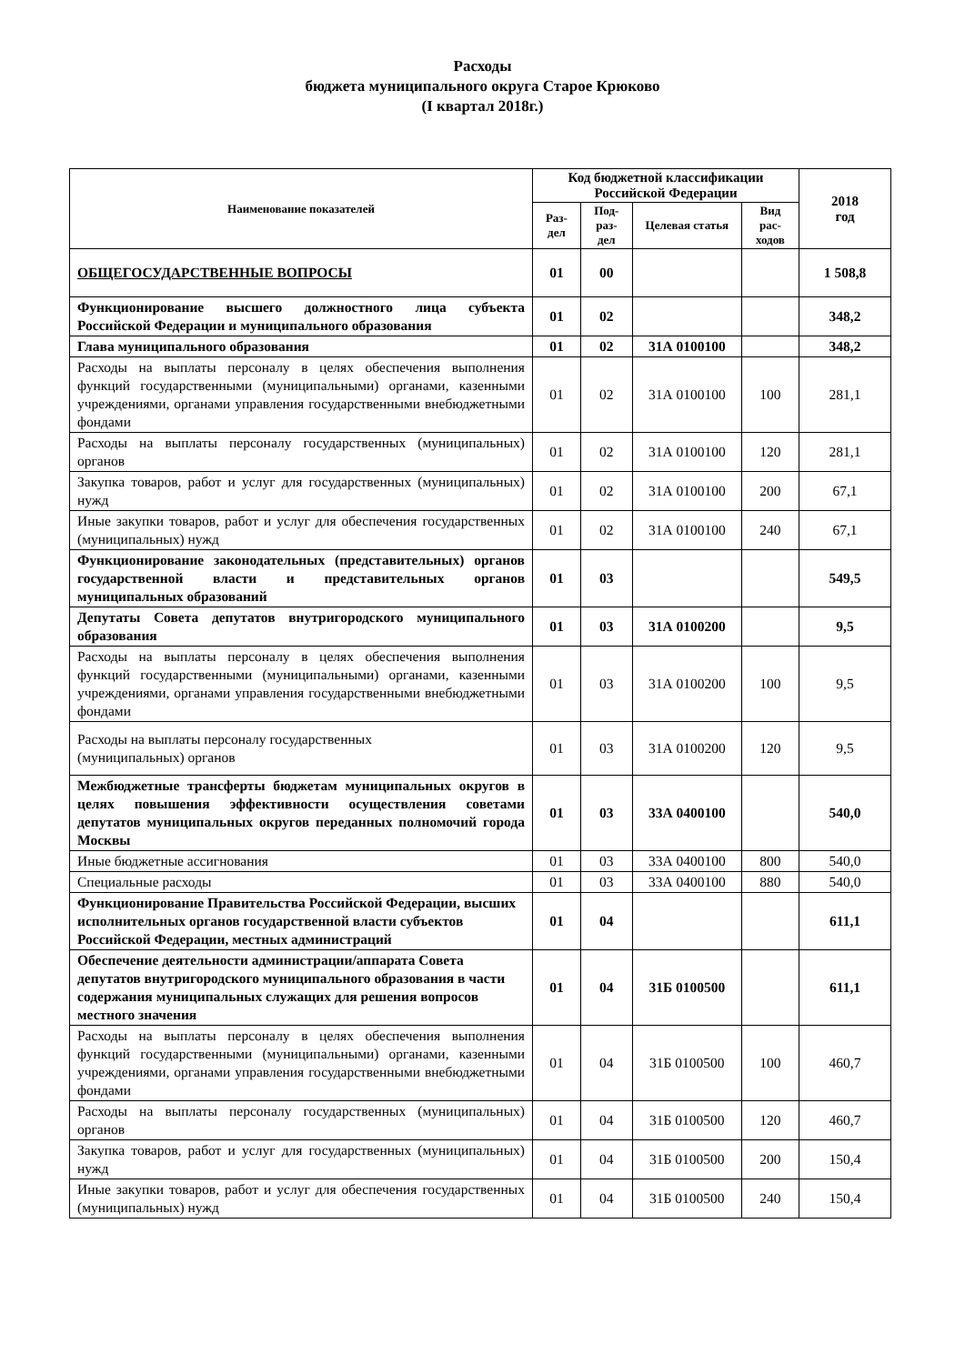Расходы
бюджета муниципального округа Старое Крюково
(I квартал 2018г.)
| Наименование показателей | Код бюджетной классификации Российской Федерации | | | | 2018 год |
| --- | --- | --- | --- | --- | --- |
| | Раз- дел | Под- раз- дел | Целевая статья | Вид рас- ходов | |
| ОБЩЕГОСУДАРСТВЕННЫЕ ВОПРОСЫ | 01 | 00 | | | 1 508,8 |
| Функционирование высшего должностного лица субъекта Российской Федерации и муниципального образования | 01 | 02 | | | 348,2 |
| Глава муниципального образования | 01 | 02 | 31А 0100100 | | 348,2 |
| Расходы на выплаты персоналу в целях обеспечения выполнения функций государственными (муниципальными) органами, казенными учреждениями, органами управления государственными внебюджетными фондами | 01 | 02 | 31А 0100100 | 100 | 281,1 |
| Расходы на выплаты персоналу государственных (муниципальных) органов | 01 | 02 | 31А 0100100 | 120 | 281,1 |
| Закупка товаров, работ и услуг для государственных (муниципальных) нужд | 01 | 02 | 31А 0100100 | 200 | 67,1 |
| Иные закупки товаров, работ и услуг для обеспечения государственных (муниципальных) нужд | 01 | 02 | 31А 0100100 | 240 | 67,1 |
| Функционирование законодательных (представительных) органов государственной власти и представительных органов муниципальных образований | 01 | 03 | | | 549,5 |
| Депутаты Совета депутатов внутригородского муниципального образования | 01 | 03 | 31А 0100200 | | 9,5 |
| Расходы на выплаты персоналу в целях обеспечения выполнения функций государственными (муниципальными) органами, казенными учреждениями, органами управления государственными внебюджетными фондами | 01 | 03 | 31А 0100200 | 100 | 9,5 |
| Расходы на выплаты персоналу государственных (муниципальных) органов | 01 | 03 | 31А 0100200 | 120 | 9,5 |
| Межбюджетные трансферты бюджетам муниципальных округов в целях повышения эффективности осуществления советами депутатов муниципальных округов переданных полномочий города Москвы | 01 | 03 | 33А 0400100 | | 540,0 |
| Иные бюджетные ассигнования | 01 | 03 | 33А 0400100 | 800 | 540,0 |
| Специальные расходы | 01 | 03 | 33А 0400100 | 880 | 540,0 |
| Функционирование Правительства Российской Федерации, высших исполнительных органов государственной власти субъектов Российской Федерации, местных администраций | 01 | 04 | | | 611,1 |
| Обеспечение деятельности администрации/аппарата Совета депутатов внутригородского муниципального образования в части содержания муниципальных служащих для решения вопросов местного значения | 01 | 04 | 31Б 0100500 | | 611,1 |
| Расходы на выплаты персоналу в целях обеспечения выполнения функций государственными (муниципальными) органами, казенными учреждениями, органами управления государственными внебюджетными фондами | 01 | 04 | 31Б 0100500 | 100 | 460,7 |
| Расходы на выплаты персоналу государственных (муниципальных) органов | 01 | 04 | 31Б 0100500 | 120 | 460,7 |
| Закупка товаров, работ и услуг для государственных (муниципальных) нужд | 01 | 04 | 31Б 0100500 | 200 | 150,4 |
| Иные закупки товаров, работ и услуг для обеспечения государственных (муниципальных) нужд | 01 | 04 | 31Б 0100500 | 240 | 150,4 |